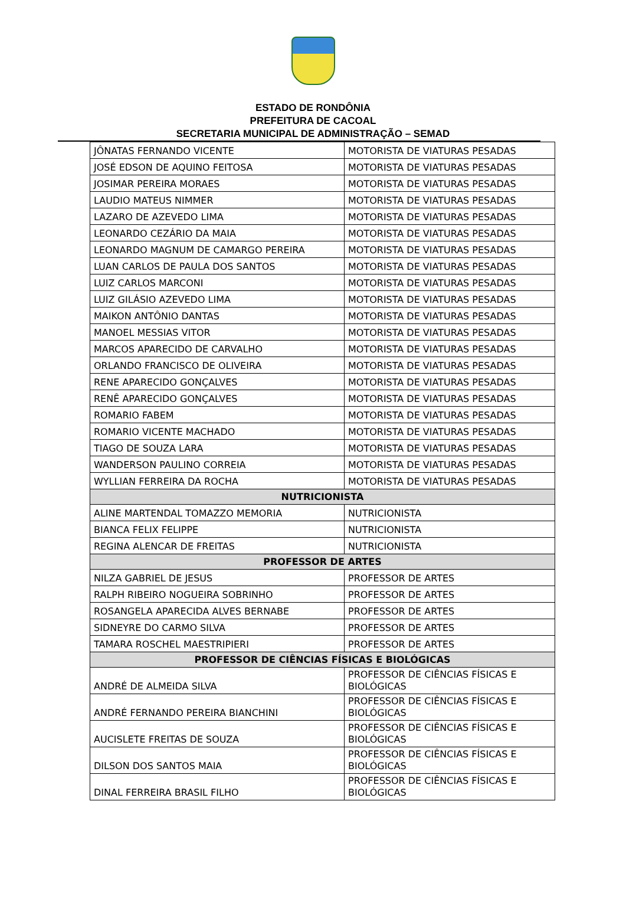ESTADO DE RONDÔNIA
PREFEITURA DE CACOAL
SECRETARIA MUNICIPAL DE ADMINISTRAÇÃO – SEMAD
| JÔNATAS FERNANDO VICENTE | MOTORISTA DE VIATURAS PESADAS |
| JOSÉ EDSON DE AQUINO FEITOSA | MOTORISTA DE VIATURAS PESADAS |
| JOSIMAR PEREIRA MORAES | MOTORISTA DE VIATURAS PESADAS |
| LAUDIO MATEUS NIMMER | MOTORISTA DE VIATURAS PESADAS |
| LAZARO DE AZEVEDO LIMA | MOTORISTA DE VIATURAS PESADAS |
| LEONARDO CEZÁRIO DA MAIA | MOTORISTA DE VIATURAS PESADAS |
| LEONARDO MAGNUM DE CAMARGO PEREIRA | MOTORISTA DE VIATURAS PESADAS |
| LUAN CARLOS DE PAULA DOS SANTOS | MOTORISTA DE VIATURAS PESADAS |
| LUIZ CARLOS MARCONI | MOTORISTA DE VIATURAS PESADAS |
| LUIZ GILÁSIO AZEVEDO LIMA | MOTORISTA DE VIATURAS PESADAS |
| MAIKON ANTÔNIO DANTAS | MOTORISTA DE VIATURAS PESADAS |
| MANOEL MESSIAS VITOR | MOTORISTA DE VIATURAS PESADAS |
| MARCOS APARECIDO DE CARVALHO | MOTORISTA DE VIATURAS PESADAS |
| ORLANDO FRANCISCO DE OLIVEIRA | MOTORISTA DE VIATURAS PESADAS |
| RENE APARECIDO GONÇALVES | MOTORISTA DE VIATURAS PESADAS |
| RENÊ APARECIDO GONÇALVES | MOTORISTA DE VIATURAS PESADAS |
| ROMARIO FABEM | MOTORISTA DE VIATURAS PESADAS |
| ROMARIO VICENTE MACHADO | MOTORISTA DE VIATURAS PESADAS |
| TIAGO DE SOUZA LARA | MOTORISTA DE VIATURAS PESADAS |
| WANDERSON PAULINO CORREIA | MOTORISTA DE VIATURAS PESADAS |
| WYLLIAN FERREIRA DA ROCHA | MOTORISTA DE VIATURAS PESADAS |
| NUTRICIONISTA | |
| ALINE MARTENDAL TOMAZZO MEMORIA | NUTRICIONISTA |
| BIANCA FELIX FELIPPE | NUTRICIONISTA |
| REGINA ALENCAR DE FREITAS | NUTRICIONISTA |
| PROFESSOR DE ARTES | |
| NILZA GABRIEL DE JESUS | PROFESSOR DE ARTES |
| RALPH RIBEIRO NOGUEIRA SOBRINHO | PROFESSOR DE ARTES |
| ROSANGELA APARECIDA ALVES BERNABE | PROFESSOR DE ARTES |
| SIDNEYRE DO CARMO SILVA | PROFESSOR DE ARTES |
| TAMARA ROSCHEL MAESTRIPIERI | PROFESSOR DE ARTES |
| PROFESSOR DE CIÊNCIAS FÍSICAS E BIOLÓGICAS | |
| ANDRÉ DE ALMEIDA SILVA | PROFESSOR DE CIÊNCIAS FÍSICAS E BIOLÓGICAS |
| ANDRÉ FERNANDO PEREIRA BIANCHINI | PROFESSOR DE CIÊNCIAS FÍSICAS E BIOLÓGICAS |
| AUCISLETE FREITAS DE SOUZA | PROFESSOR DE CIÊNCIAS FÍSICAS E BIOLÓGICAS |
| DILSON DOS SANTOS MAIA | PROFESSOR DE CIÊNCIAS FÍSICAS E BIOLÓGICAS |
| DINAL FERREIRA BRASIL FILHO | PROFESSOR DE CIÊNCIAS FÍSICAS E BIOLÓGICAS |